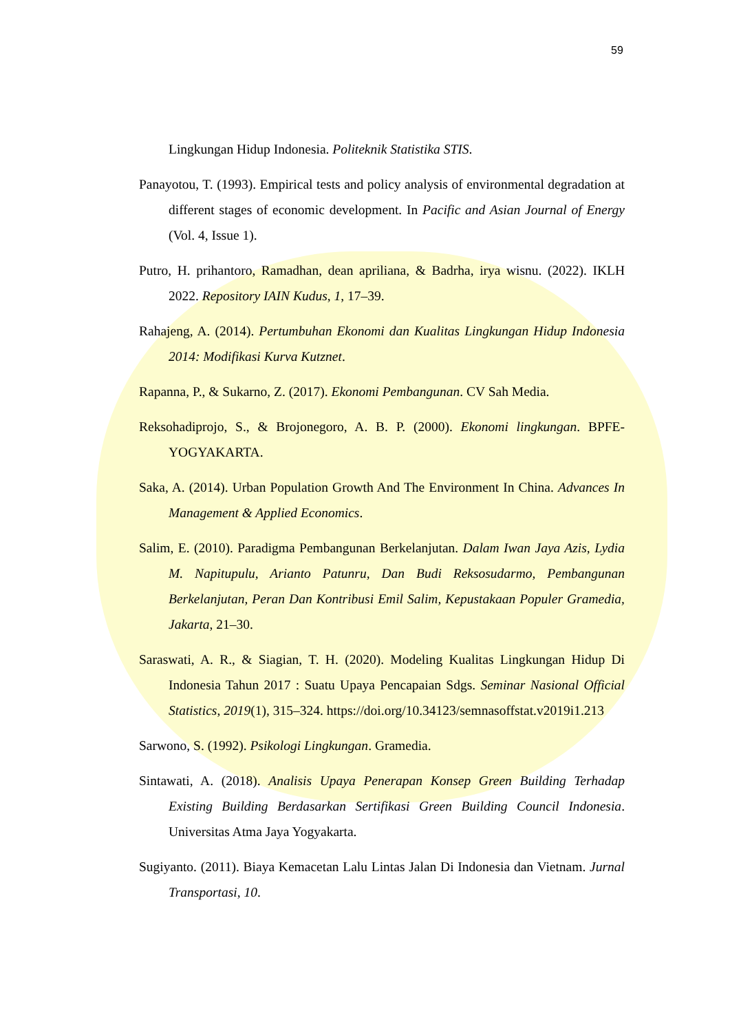59
Lingkungan Hidup Indonesia. Politeknik Statistika STIS.
Panayotou, T. (1993). Empirical tests and policy analysis of environmental degradation at different stages of economic development. In Pacific and Asian Journal of Energy (Vol. 4, Issue 1).
Putro, H. prihantoro, Ramadhan, dean apriliana, & Badrha, irya wisnu. (2022). IKLH 2022. Repository IAIN Kudus, 1, 17–39.
Rahajeng, A. (2014). Pertumbuhan Ekonomi dan Kualitas Lingkungan Hidup Indonesia 2014: Modifikasi Kurva Kutznet.
Rapanna, P., & Sukarno, Z. (2017). Ekonomi Pembangunan. CV Sah Media.
Reksohadiprojo, S., & Brojonegoro, A. B. P. (2000). Ekonomi lingkungan. BPFE-YOGYAKARTA.
Saka, A. (2014). Urban Population Growth And The Environment In China. Advances In Management & Applied Economics.
Salim, E. (2010). Paradigma Pembangunan Berkelanjutan. Dalam Iwan Jaya Azis, Lydia M. Napitupulu, Arianto Patunru, Dan Budi Reksosudarmo, Pembangunan Berkelanjutan, Peran Dan Kontribusi Emil Salim, Kepustakaan Populer Gramedia, Jakarta, 21–30.
Saraswati, A. R., & Siagian, T. H. (2020). Modeling Kualitas Lingkungan Hidup Di Indonesia Tahun 2017 : Suatu Upaya Pencapaian Sdgs. Seminar Nasional Official Statistics, 2019(1), 315–324. https://doi.org/10.34123/semnasoffstat.v2019i1.213
Sarwono, S. (1992). Psikologi Lingkungan. Gramedia.
Sintawati, A. (2018). Analisis Upaya Penerapan Konsep Green Building Terhadap Existing Building Berdasarkan Sertifikasi Green Building Council Indonesia. Universitas Atma Jaya Yogyakarta.
Sugiyanto. (2011). Biaya Kemacetan Lalu Lintas Jalan Di Indonesia dan Vietnam. Jurnal Transportasi, 10.